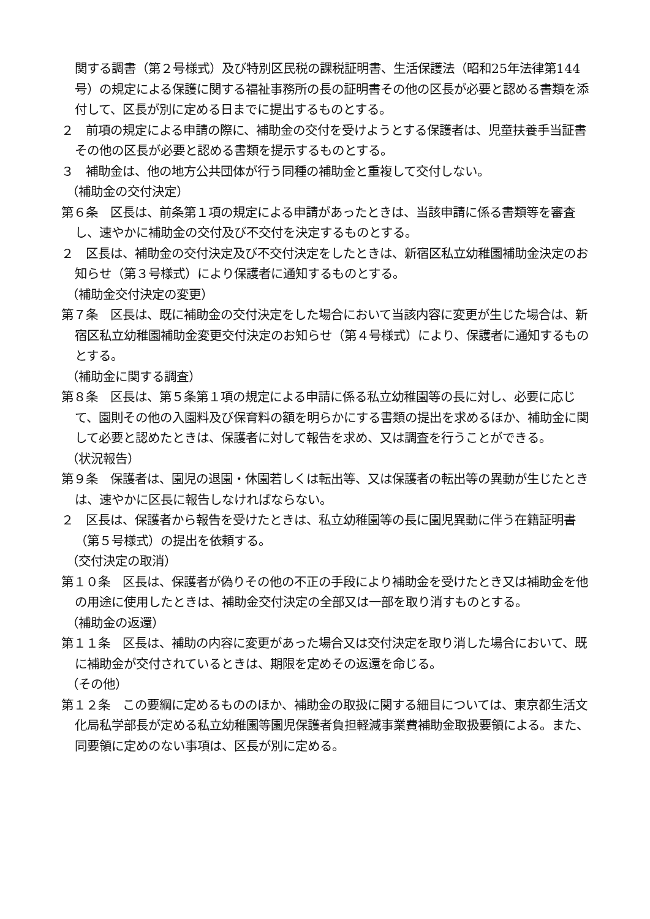関する調書（第２号様式）及び特別区民税の課税証明書、生活保護法（昭和25年法律第144号）の規定による保護に関する福祉事務所の長の証明書その他の区長が必要と認める書類を添付して、区長が別に定める日までに提出するものとする。
２　前項の規定による申請の際に、補助金の交付を受けようとする保護者は、児童扶養手当証書その他の区長が必要と認める書類を提示するものとする。
３　補助金は、他の地方公共団体が行う同種の補助金と重複して交付しない。
（補助金の交付決定）
第６条　区長は、前条第１項の規定による申請があったときは、当該申請に係る書類等を審査し、速やかに補助金の交付及び不交付を決定するものとする。
２　区長は、補助金の交付決定及び不交付決定をしたときは、新宿区私立幼稚園補助金決定のお知らせ（第３号様式）により保護者に通知するものとする。
（補助金交付決定の変更）
第７条　区長は、既に補助金の交付決定をした場合において当該内容に変更が生じた場合は、新宿区私立幼稚園補助金変更交付決定のお知らせ（第４号様式）により、保護者に通知するものとする。
（補助金に関する調査）
第８条　区長は、第５条第１項の規定による申請に係る私立幼稚園等の長に対し、必要に応じて、園則その他の入園料及び保育料の額を明らかにする書類の提出を求めるほか、補助金に関して必要と認めたときは、保護者に対して報告を求め、又は調査を行うことができる。
（状況報告）
第９条　保護者は、園児の退園・休園若しくは転出等、又は保護者の転出等の異動が生じたときは、速やかに区長に報告しなければならない。
２　区長は、保護者から報告を受けたときは、私立幼稚園等の長に園児異動に伴う在籍証明書（第５号様式）の提出を依頼する。
（交付決定の取消）
第１０条　区長は、保護者が偽りその他の不正の手段により補助金を受けたとき又は補助金を他の用途に使用したときは、補助金交付決定の全部又は一部を取り消すものとする。
（補助金の返還）
第１１条　区長は、補助の内容に変更があった場合又は交付決定を取り消した場合において、既に補助金が交付されているときは、期限を定めその返還を命じる。
（その他）
第１２条　この要綱に定めるもののほか、補助金の取扱に関する細目については、東京都生活文化局私学部長が定める私立幼稚園等園児保護者負担軽減事業費補助金取扱要領による。また、同要領に定めのない事項は、区長が別に定める。